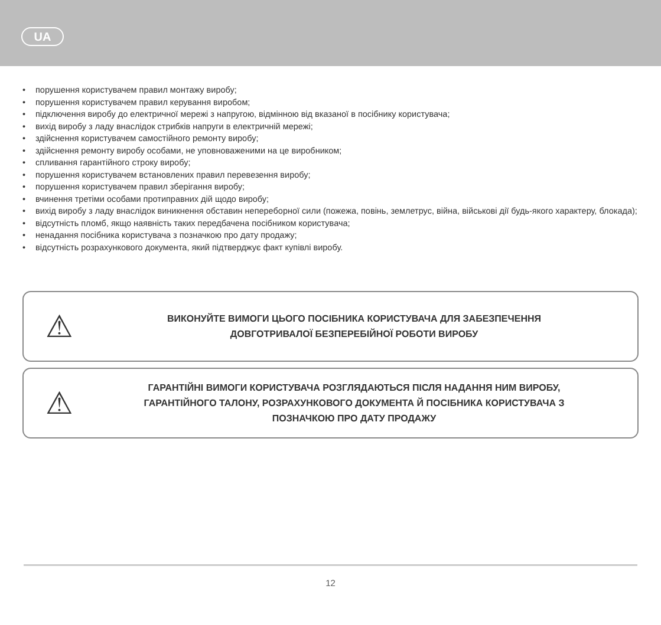UA
• порушення користувачем правил монтажу виробу;
• порушення користувачем правил керування виробом;
• підключення виробу до електричної мережі з напругою, відмінною від вказаної в посібнику користувача;
• вихід виробу з ладу внаслідок стрибків напруги в електричній мережі;
• здійснення користувачем самостійного ремонту виробу;
• здійснення ремонту виробу особами, не уповноваженими на це виробником;
• спливання гарантійного строку виробу;
• порушення користувачем встановлених правил перевезення виробу;
• порушення користувачем правил зберігання виробу;
• вчинення третіми особами протиправних дій щодо виробу;
• вихід виробу з ладу внаслідок виникнення обставин непереборної сили (пожежа, повінь, землетрус, війна, військові дії будь-якого характеру, блокада);
• відсутність пломб, якщо наявність таких передбачена посібником користувача;
• ненадання посібника користувача з позначкою про дату продажу;
• відсутність розрахункового документа, який підтверджує факт купівлі виробу.
⚠
ВИКОНУЙТЕ ВИМОГИ ЦЬОГО ПОСІБНИКА КОРИСТУВАЧА ДЛЯ ЗАБЕЗПЕЧЕННЯ
ДОВГОТРИВАЛОЇ БЕЗПЕРЕБІЙНОЇ РОБОТИ ВИРОБУ
⚠
ГАРАНТІЙНІ ВИМОГИ КОРИСТУВАЧА РОЗГЛЯДАЮТЬСЯ ПІСЛЯ НАДАННЯ НИМ ВИРОБУ,
ГАРАНТІЙНОГО ТАЛОНУ, РОЗРАХУНКОВОГО ДОКУМЕНТА Й ПОСІБНИКА КОРИСТУВАЧА З
ПОЗНАЧКОЮ ПРО ДАТУ ПРОДАЖУ
12